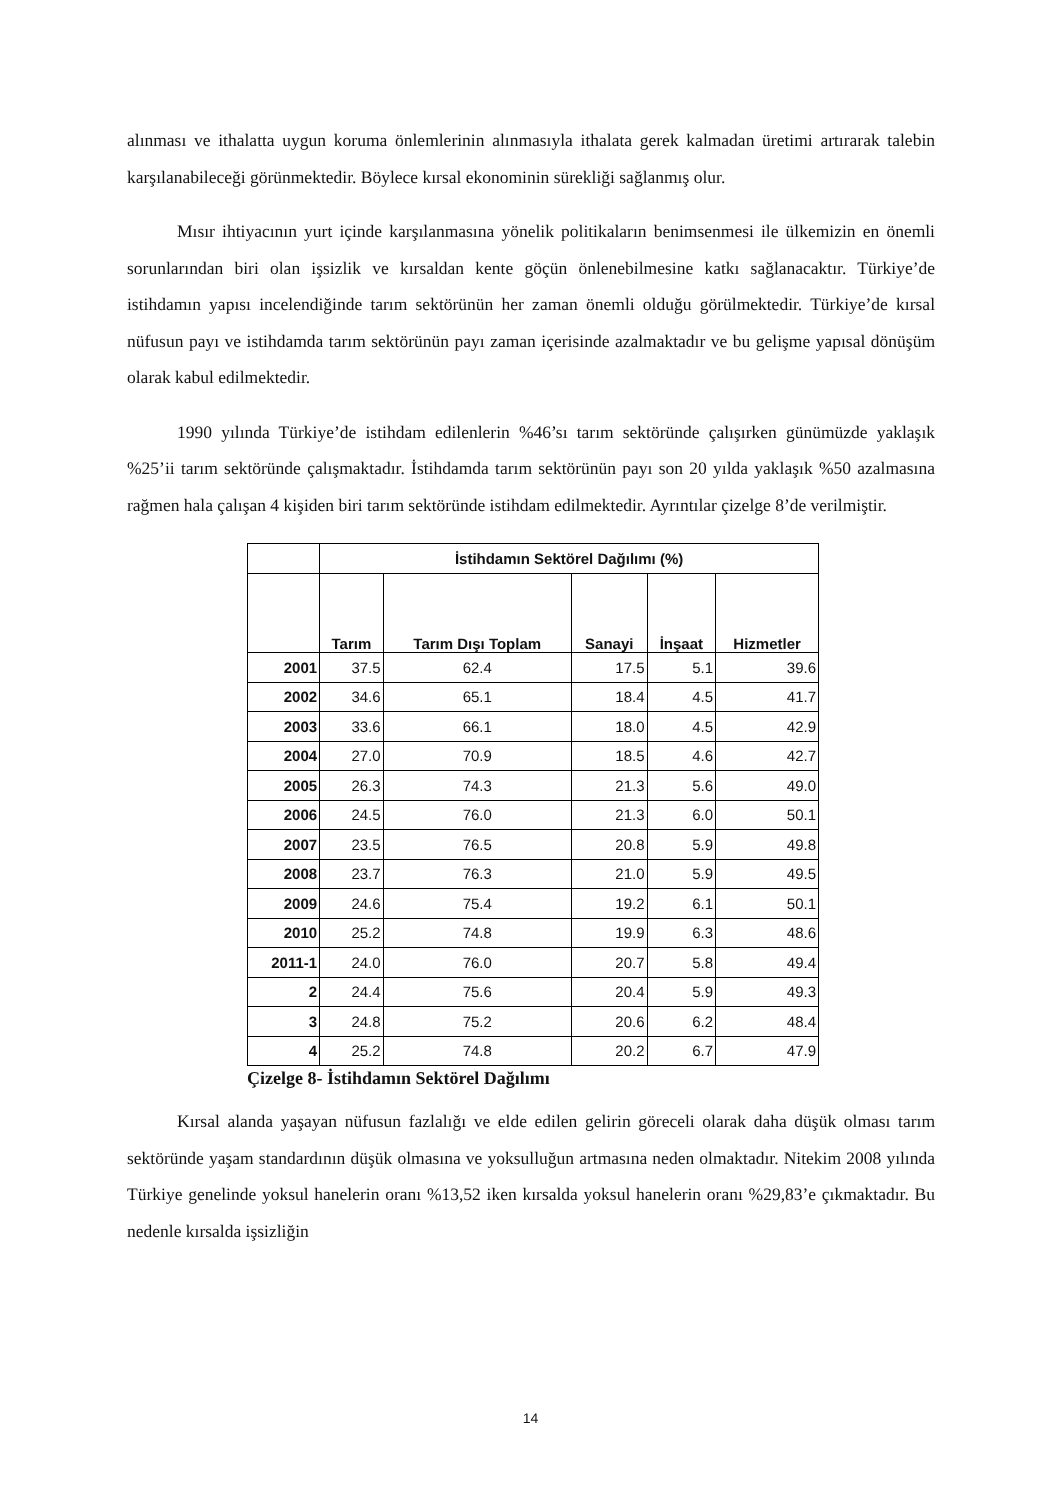alınması ve ithalatta uygun koruma önlemlerinin alınmasıyla ithalata gerek kalmadan üretimi artırarak talebin karşılanabileceği görünmektedir. Böylece kırsal ekonominin sürekliği sağlanmış olur.
Mısır ihtiyacının yurt içinde karşılanmasına yönelik politikaların benimsenmesi ile ülkemizin en önemli sorunlarından biri olan işsizlik ve kırsaldan kente göçün önlenebilmesine katkı sağlanacaktır. Türkiye’de istihdamın yapısı incelendiğinde tarım sektörünün her zaman önemli olduğu görülmektedir. Türkiye’de kırsal nüfusun payı ve istihdamda tarım sektörünün payı zaman içerisinde azalmaktadır ve bu gelişme yapısal dönüşüm olarak kabul edilmektedir.
1990 yılında Türkiye’de istihdam edilenlerin %46’sı tarım sektöründe çalışırken günümüzde yaklaşık %25’ii tarım sektöründe çalışmaktadır. İstihdamda tarım sektörünün payı son 20 yılda yaklaşık %50 azalmasına rağmen hala çalışan 4 kişiden biri tarım sektöründe istihdam edilmektedir. Ayrıntılar çizelge 8’de verilmiştir.
| | İstihdamın Sektörel Dağılımı (%) | | | | |
| --- | --- | --- | --- | --- | --- |
| | Tarım | Tarım Dışı Toplam | Sanayi | İnşaat | Hizmetler |
| 2001 | 37.5 | 62.4 | 17.5 | 5.1 | 39.6 |
| 2002 | 34.6 | 65.1 | 18.4 | 4.5 | 41.7 |
| 2003 | 33.6 | 66.1 | 18.0 | 4.5 | 42.9 |
| 2004 | 27.0 | 70.9 | 18.5 | 4.6 | 42.7 |
| 2005 | 26.3 | 74.3 | 21.3 | 5.6 | 49.0 |
| 2006 | 24.5 | 76.0 | 21.3 | 6.0 | 50.1 |
| 2007 | 23.5 | 76.5 | 20.8 | 5.9 | 49.8 |
| 2008 | 23.7 | 76.3 | 21.0 | 5.9 | 49.5 |
| 2009 | 24.6 | 75.4 | 19.2 | 6.1 | 50.1 |
| 2010 | 25.2 | 74.8 | 19.9 | 6.3 | 48.6 |
| 2011-1 | 24.0 | 76.0 | 20.7 | 5.8 | 49.4 |
| 2 | 24.4 | 75.6 | 20.4 | 5.9 | 49.3 |
| 3 | 24.8 | 75.2 | 20.6 | 6.2 | 48.4 |
| 4 | 25.2 | 74.8 | 20.2 | 6.7 | 47.9 |
Çizelge 8- İstihdamın Sektörel Dağılımı
Kırsal alanda yaşayan nüfusun fazlalığı ve elde edilen gelirin göreceli olarak daha düşük olması tarım sektöründe yaşam standardının düşük olmasına ve yoksulluğun artmasına neden olmaktadır. Nitekim 2008 yılında Türkiye genelinde yoksul hanelerin oranı %13,52 iken kırsalda yoksul hanelerin oranı %29,83’e çıkmaktadır. Bu nedenle kırsalda işsizliğin
14